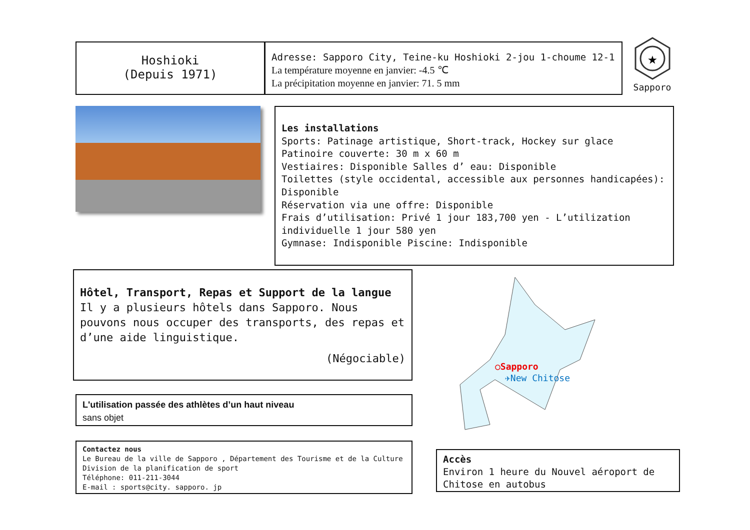Hoshioki
(Depuis 1971)
Adresse: Sapporo City, Teine-ku Hoshioki 2-jou 1-choume 12-1
La température moyenne en janvier: -4.5 ℃
La précipitation moyenne en janvier: 71. 5 mm
★
Sapporo
Les installations
Sports: Patinage artistique, Short-track, Hockey sur glace
Patinoire couverte: 30 m x 60 m
Vestiaires: Disponible Salles d’ eau: Disponible
Toilettes (style occidental, accessible aux personnes handicapées): Disponible
Réservation via une offre: Disponible
Frais d’utilisation: Privé 1 jour 183,700 yen - L’utilization individuelle 1 jour 580 yen
Gymnase: Indisponible Piscine: Indisponible
Hôtel, Transport, Repas et Support de la langue
Il y a plusieurs hôtels dans Sapporo. Nous pouvons nous occuper des transports, des repas et d’une aide linguistique.
(Négociable)
L'utilisation passée des athlètes d’un haut niveau
sans objet
Contactez nous
Le Bureau de la ville de Sapporo , Département des Tourisme et de la Culture
Division de la planification de sport
Téléphone: 011-211-3044
E-mail : sports@city. sapporo. jp
○Sapporo
✈New Chitose
Accès
Environ 1 heure du Nouvel aéroport de Chitose en autobus